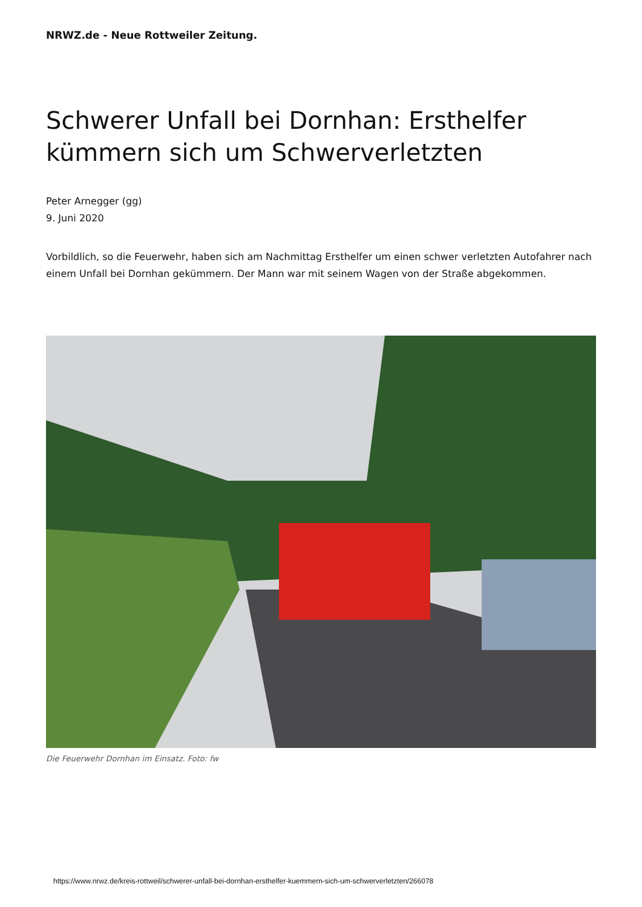NRWZ.de - Neue Rottweiler Zeitung.
Schwerer Unfall bei Dornhan: Ersthelfer kümmern sich um Schwerverletzten
Peter Arnegger (gg)
9. Juni 2020
Vorbildlich, so die Feuerwehr, haben sich am Nachmittag Ersthelfer um einen schwer verletzten Autofahrer nach einem Unfall bei Dornhan gekümmern. Der Mann war mit seinem Wagen von der Straße abgekommen.
Die Feuerwehr Dornhan im Einsatz. Foto: fw
https://www.nrwz.de/kreis-rottweil/schwerer-unfall-bei-dornhan-ersthelfer-kuemmern-sich-um-schwerverletzten/266078